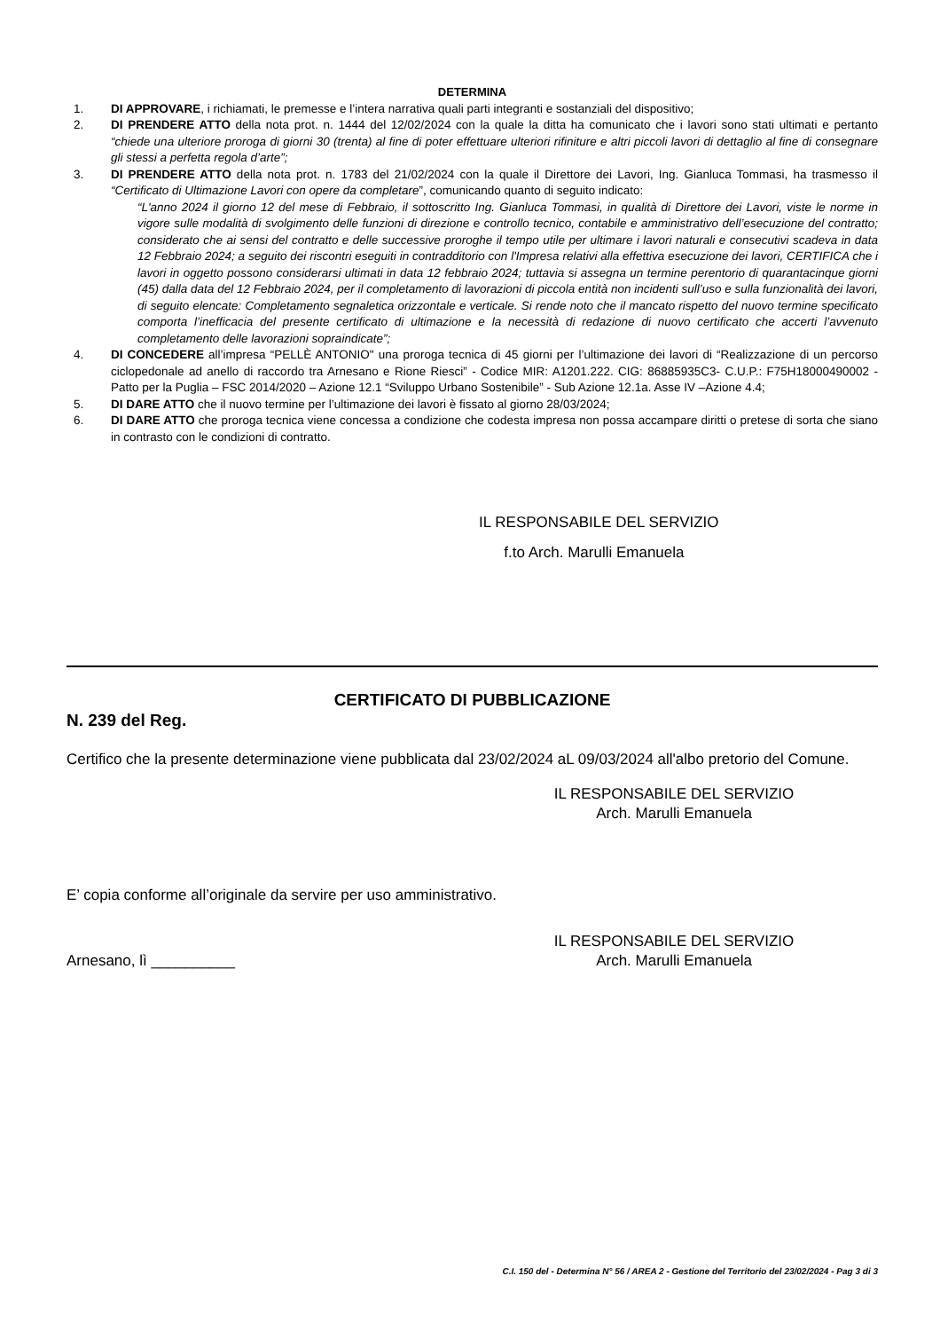DETERMINA
1. DI APPROVARE, i richiamati, le premesse e l’intera narrativa quali parti integranti e sostanziali del dispositivo;
2. DI PRENDERE ATTO della nota prot. n. 1444 del 12/02/2024 con la quale la ditta ha comunicato che i lavori sono stati ultimati e pertanto “chiede una ulteriore proroga di giorni 30 (trenta) al fine di poter effettuare ulteriori rifiniture e altri piccoli lavori di dettaglio al fine di consegnare gli stessi a perfetta regola d’arte”;
3. DI PRENDERE ATTO della nota prot. n. 1783 del 21/02/2024 con la quale il Direttore dei Lavori, Ing. Gianluca Tommasi, ha trasmesso il “Certificato di Ultimazione Lavori con opere da completare”, comunicando quanto di seguito indicato:
“L'anno 2024 il giorno 12 del mese di Febbraio, il sottoscritto Ing. Gianluca Tommasi, in qualità di Direttore dei Lavori, viste le norme in vigore sulle modalità di svolgimento delle funzioni di direzione e controllo tecnico, contabile e amministrativo dell’esecuzione del contratto; considerato che ai sensi del contratto e delle successive proroghe il tempo utile per ultimare i lavori naturali e consecutivi scadeva in data 12 Febbraio 2024; a seguito dei riscontri eseguiti in contradditorio con l'Impresa relativi alla effettiva esecuzione dei lavori, CERTIFICA che i lavori in oggetto possono considerarsi ultimati in data 12 febbraio 2024; tuttavia si assegna un termine perentorio di quarantacinque giorni (45) dalla data del 12 Febbraio 2024, per il completamento di lavorazioni di piccola entità non incidenti sull’uso e sulla funzionalità dei lavori, di seguito elencate: Completamento segnaletica orizzontale e verticale. Si rende noto che il mancato rispetto del nuovo termine specificato comporta l’inefficacia del presente certificato di ultimazione e la necessità di redazione di nuovo certificato che accerti l’avvenuto completamento delle lavorazioni sopraindicate”;
4. DI CONCEDERE all’impresa “PELLÈ ANTONIO" una proroga tecnica di 45 giorni per l’ultimazione dei lavori di “Realizzazione di un percorso ciclopedonale ad anello di raccordo tra Arnesano e Rione Riesci” - Codice MIR: A1201.222. CIG: 86885935C3- C.U.P.: F75H18000490002 - Patto per la Puglia – FSC 2014/2020 – Azione 12.1 “Sviluppo Urbano Sostenibile” - Sub Azione 12.1a. Asse IV –Azione 4.4;
5. DI DARE ATTO che il nuovo termine per l’ultimazione dei lavori è fissato al giorno 28/03/2024;
6. DI DARE ATTO che proroga tecnica viene concessa a condizione che codesta impresa non possa accampare diritti o pretese di sorta che siano in contrasto con le condizioni di contratto.
IL RESPONSABILE DEL SERVIZIO
f.to Arch. Marulli Emanuela
CERTIFICATO DI PUBBLICAZIONE
N. 239 del Reg.
Certifico che la presente determinazione viene pubblicata dal 23/02/2024 aL 09/03/2024 all'albo pretorio del Comune.
IL RESPONSABILE DEL SERVIZIO
Arch. Marulli Emanuela
E’ copia conforme all’originale da servire per uso amministrativo.
IL RESPONSABILE DEL SERVIZIO
Arnesano, lì __________ Arch. Marulli Emanuela
C.I. 150 del - Determina N° 56 / AREA 2 - Gestione del Territorio del 23/02/2024 - Pag 3 di 3